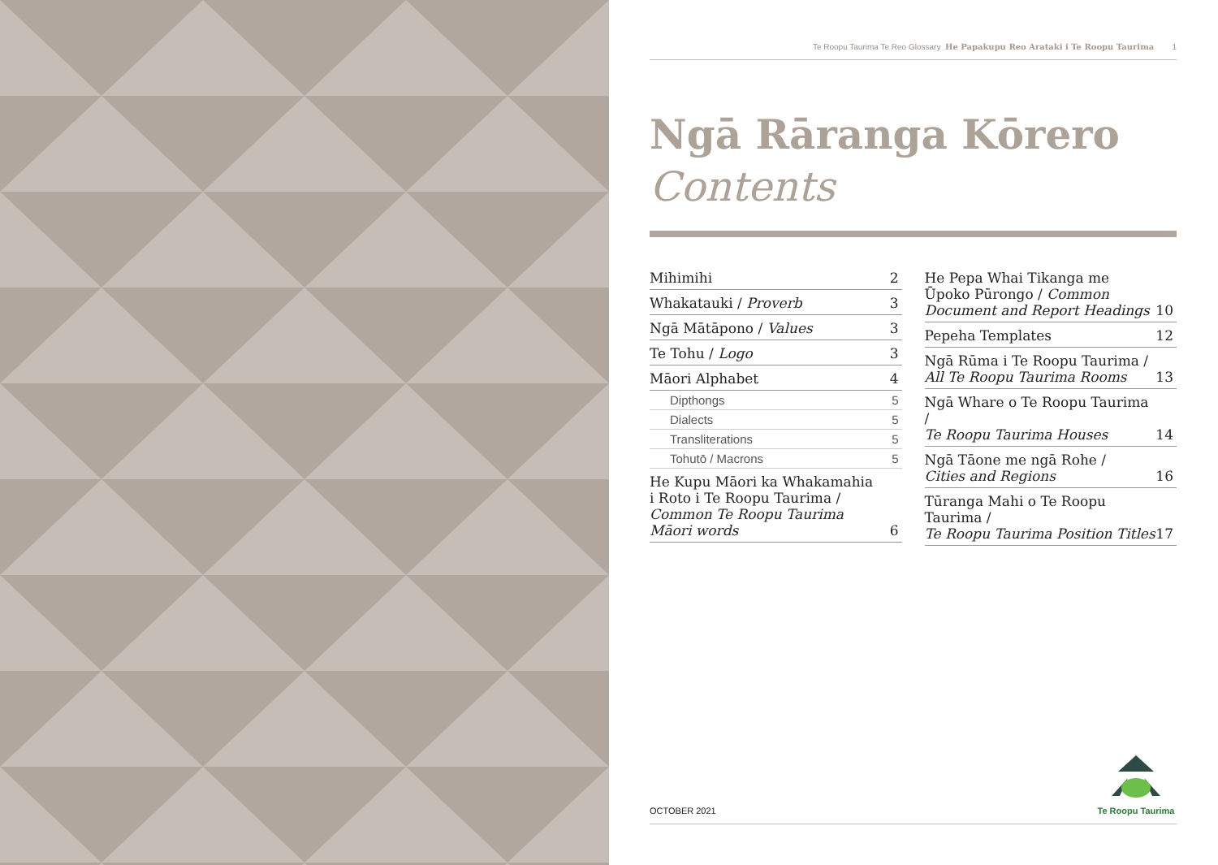Te Roopu Taurima Te Reo Glossary He Papakupu Reo Arataki i Te Roopu Taurima 1
Ngā Rāranga Kōrero
Contents
Mihimihi 2
Whakatauki / Proverb 3
Ngā Mātāpono / Values 3
Te Tohu / Logo 3
Māori Alphabet 4
Dipthongs 5
Dialects 5
Transliterations 5
Tohutō / Macrons 5
He Kupu Māori ka Whakamahia
i Roto i Te Roopu Taurima / Common Te Roopu Taurima Māori words 6
He Pepa Whai Tikanga me Ūpoko Pūrongo / Common Document and Report Headings 10
Pepeha Templates 12
Ngā Rūma i Te Roopu Taurima /
All Te Roopu Taurima Rooms 13
Ngā Whare o Te Roopu Taurima /
Te Roopu Taurima Houses 14
Ngā Tāone me ngā Rohe /
Cities and Regions 16
Tūranga Mahi o Te Roopu Taurima /
Te Roopu Taurima Position Titles 17
OCTOBER 2021
Te Roopu Taurima